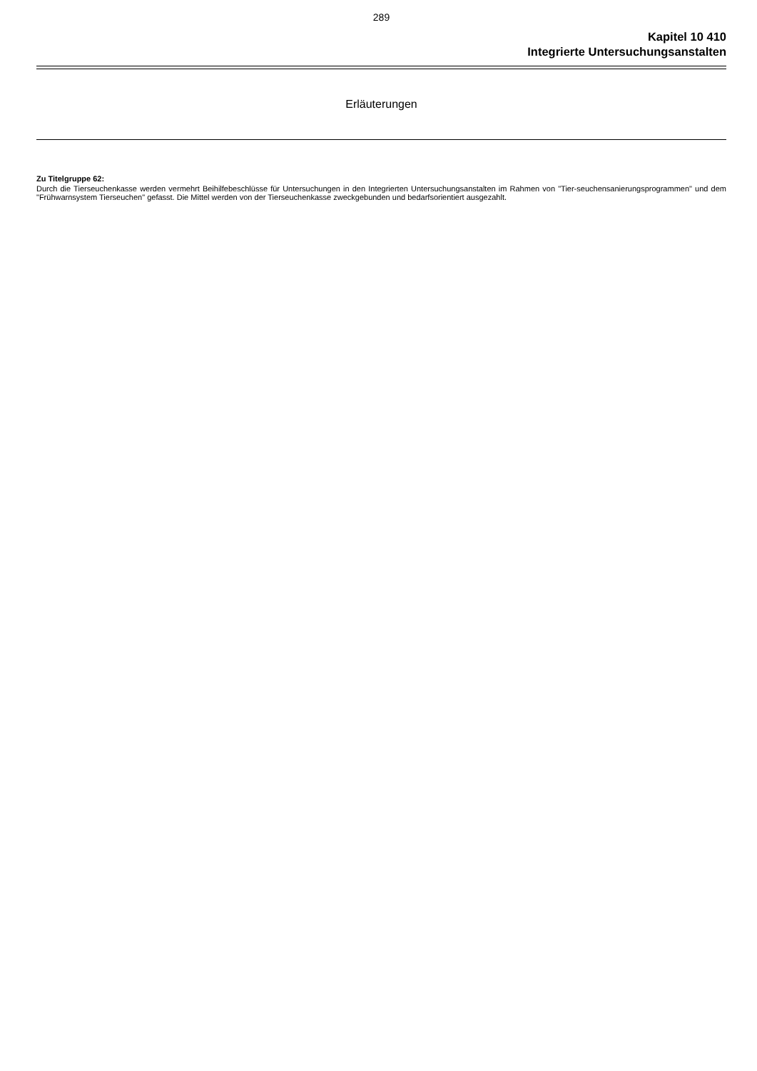289
Kapitel 10 410
Integrierte Untersuchungsanstalten
Erläuterungen
Zu Titelgruppe 62:
Durch die Tierseuchenkasse werden vermehrt Beihilfebeschlüsse für Untersuchungen in den Integrierten Untersuchungsanstalten im Rahmen von "Tier-seuchensanierungsprogrammen" und dem "Frühwarnsystem Tierseuchen" gefasst. Die Mittel werden von der Tierseuchenkasse zweckgebunden und bedarfsorientiert ausgezahlt.